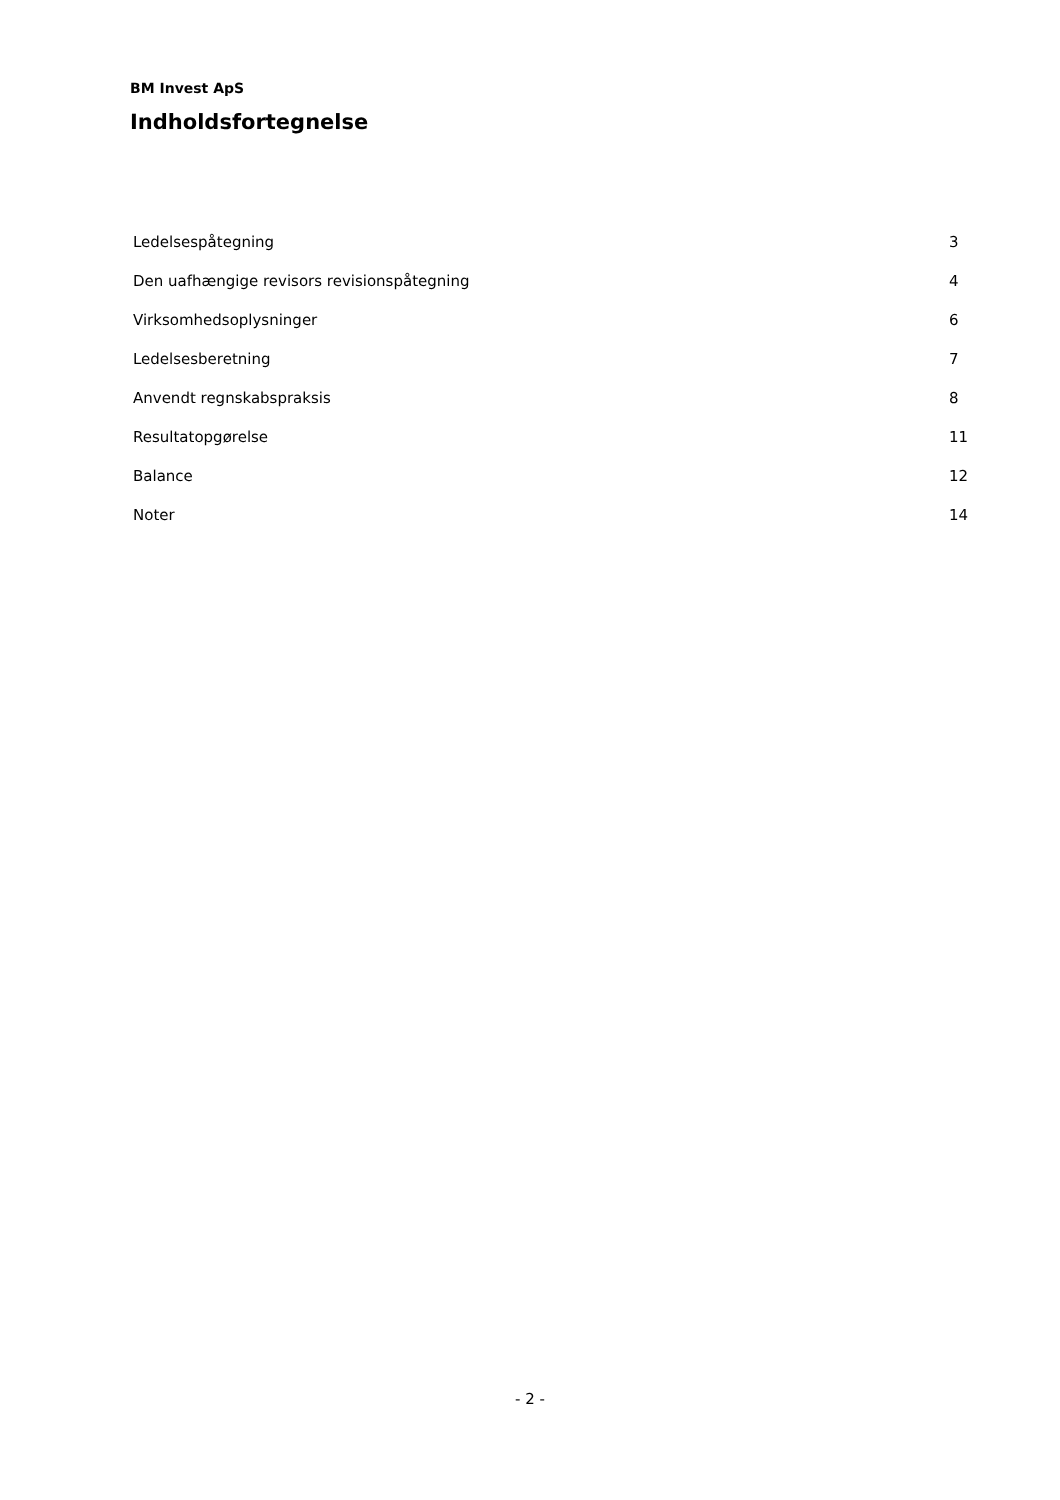BM Invest ApS
Indholdsfortegnelse
| Ledelsespåtegning | 3 |
| Den uafhængige revisors revisionspåtegning | 4 |
| Virksomhedsoplysninger | 6 |
| Ledelsesberetning | 7 |
| Anvendt regnskabspraksis | 8 |
| Resultatopgørelse | 11 |
| Balance | 12 |
| Noter | 14 |
- 2 -